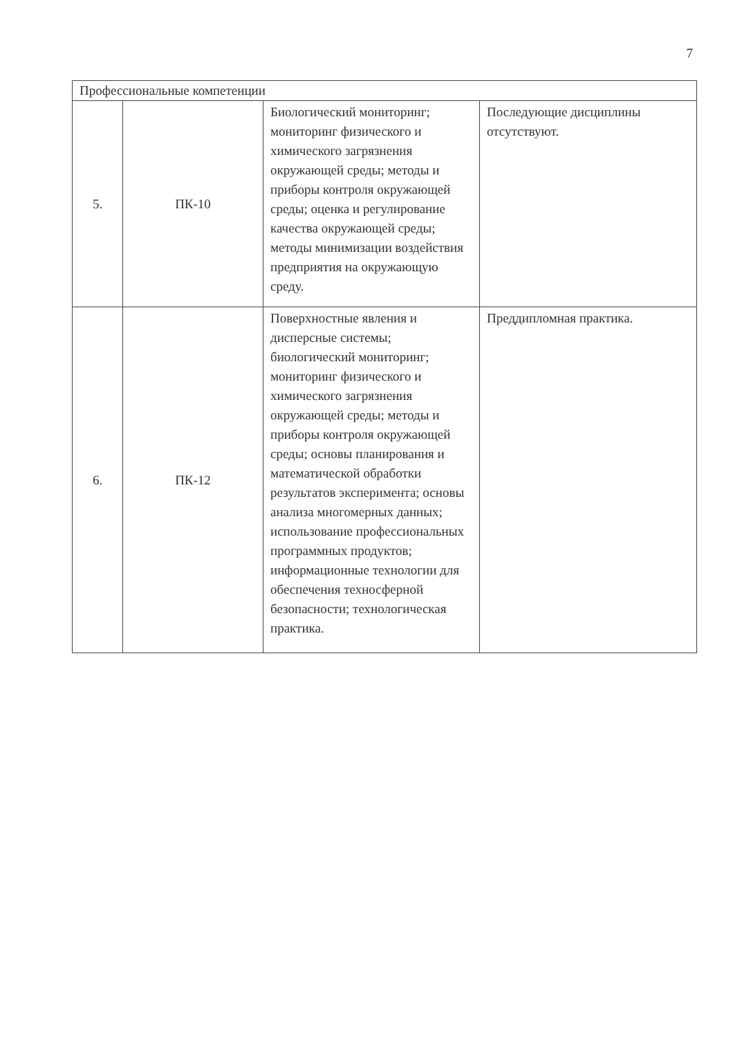7
| Профессиональные компетенции | | | |
| 5. | ПК-10 | Биологический мониторинг; мониторинг физического и химического загрязнения окружающей среды; методы и приборы контроля окружающей среды; оценка и регулирование качества окружающей среды; методы минимизации воздействия предприятия на окружающую среду. | Последующие дисциплины отсутствуют. |
| 6. | ПК-12 | Поверхностные явления и дисперсные системы; биологический мониторинг; мониторинг физического и химического загрязнения окружающей среды; методы и приборы контроля окружающей среды; основы планирования и математической обработки результатов эксперимента; основы анализа многомерных данных; использование профессиональных программных продуктов; информационные технологии для обеспечения техносферной безопасности; технологическая практика. | Преддипломная практика. |